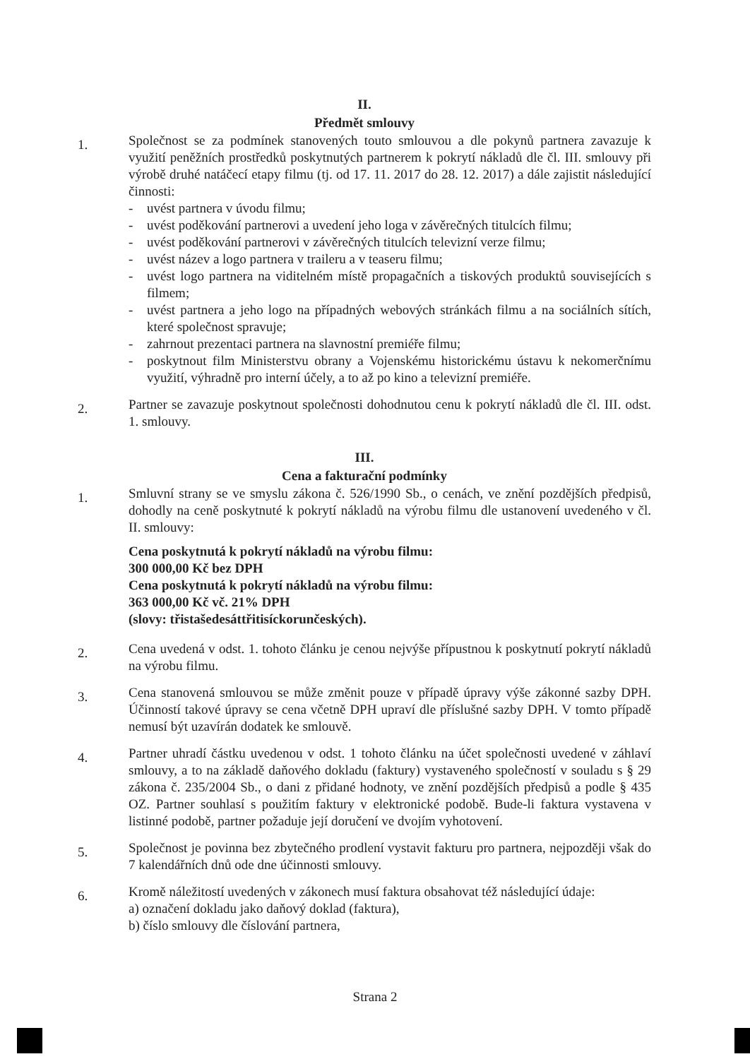II.
Předmět smlouvy
1.
Společnost se za podmínek stanovených touto smlouvou a dle pokynů partnera zavazuje k využití peněžních prostředků poskytnutých partnerem k pokrytí nákladů dle čl. III. smlouvy při výrobě druhé natáčecí etapy filmu (tj. od 17. 11. 2017 do 28. 12. 2017) a dále zajistit následující činnosti:
- uvést partnera v úvodu filmu;
- uvést poděkování partnerovi a uvedení jeho loga v závěrečných titulcích filmu;
- uvést poděkování partnerovi v závěrečných titulcích televizní verze filmu;
- uvést název a logo partnera v traileru a v teaseru filmu;
- uvést logo partnera na viditelném místě propagačních a tiskových produktů souvisejících s filmem;
- uvést partnera a jeho logo na případných webových stránkách filmu a na sociálních sítích, které společnost spravuje;
- zahrnout prezentaci partnera na slavnostní premiéře filmu;
- poskytnout film Ministerstvu obrany a Vojenskému historickému ústavu k nekomerčnímu využití, výhradně pro interní účely, a to až po kino a televizní premiéře.
2.
Partner se zavazuje poskytnout společnosti dohodnutou cenu k pokrytí nákladů dle čl. III. odst. 1. smlouvy.
III.
Cena a fakturační podmínky
1.
Smluvní strany se ve smyslu zákona č. 526/1990 Sb., o cenách, ve znění pozdějších předpisů, dohodly na ceně poskytnuté k pokrytí nákladů na výrobu filmu dle ustanovení uvedeného v čl. II. smlouvy:
Cena poskytnutá k pokrytí nákladů na výrobu filmu:
300 000,00 Kč bez DPH
Cena poskytnutá k pokrytí nákladů na výrobu filmu:
363 000,00 Kč vč. 21% DPH
(slovy: třistašedesáttřitisíckorunčeských).
2.
Cena uvedená v odst. 1. tohoto článku je cenou nejvýše přípustnou k poskytnutí pokrytí nákladů na výrobu filmu.
3.
Cena stanovená smlouvou se může změnit pouze v případě úpravy výše zákonné sazby DPH. Účinností takové úpravy se cena včetně DPH upraví dle příslušné sazby DPH. V tomto případě nemusí být uzavírán dodatek ke smlouvě.
4.
Partner uhradí částku uvedenou v odst. 1 tohoto článku na účet společnosti uvedené v záhlaví smlouvy, a to na základě daňového dokladu (faktury) vystaveného společností v souladu s § 29 zákona č. 235/2004 Sb., o dani z přidané hodnoty, ve znění pozdějších předpisů a podle § 435 OZ. Partner souhlasí s použitím faktury v elektronické podobě. Bude-li faktura vystavena v listinné podobě, partner požaduje její doručení ve dvojím vyhotovení.
5.
Společnost je povinna bez zbytečného prodlení vystavit fakturu pro partnera, nejpozději však do 7 kalendářních dnů ode dne účinnosti smlouvy.
6.
Kromě náležitostí uvedených v zákonech musí faktura obsahovat též následující údaje:
a) označení dokladu jako daňový doklad (faktura),
b) číslo smlouvy dle číslování partnera,
Strana 2